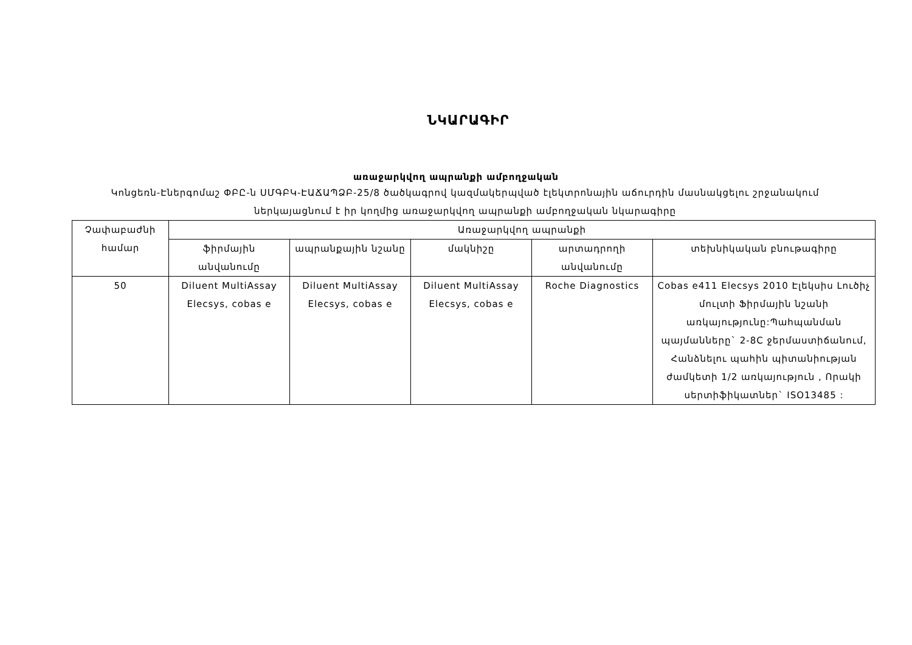ՆԿԱՐԱԳԻՐ
առաջարկվող ապրանքի ամբողջական
Կոնցեռն-Էներգոմաշ ՓԲԸ-ն ՍՄԳԲԿ-ԷԱՃԱՊՁԲ-25/8 ծածկագրով կազմակերպված էլեկտրոնային աճուրդին մասնակցելու շրջանակում ներկայացնում է իր կողմից առաջարկվող ապրանքի ամբողջական նկարագիրը
| Չափաբաժնի համար | Առաջարկվող ապրանքի | | | | |
| --- | --- | --- | --- | --- | --- |
| | ֆիրմային անվանումը | ապրանքային նշանը | մակնիշը | արտադրողի անվանումը | տեխնիկական բնութագիրը |
| 50 | Diluent MultiAssay Elecsys, cobas e | Diluent MultiAssay Elecsys, cobas e | Diluent MultiAssay Elecsys, cobas e | Roche Diagnostics | Cobas e411 Elecsys 2010 Էլեկսիս Լուծիչ մուլտի Ֆիրմային նշանի առկայությունը:Պահպանման պայմանները` 2-8C ջերմաստիճանում, Հանձնելու պահին պիտանիության ժամկետի 1/2 առկայություն , Որակի սերտիֆիկատներ` ISO13485 : |